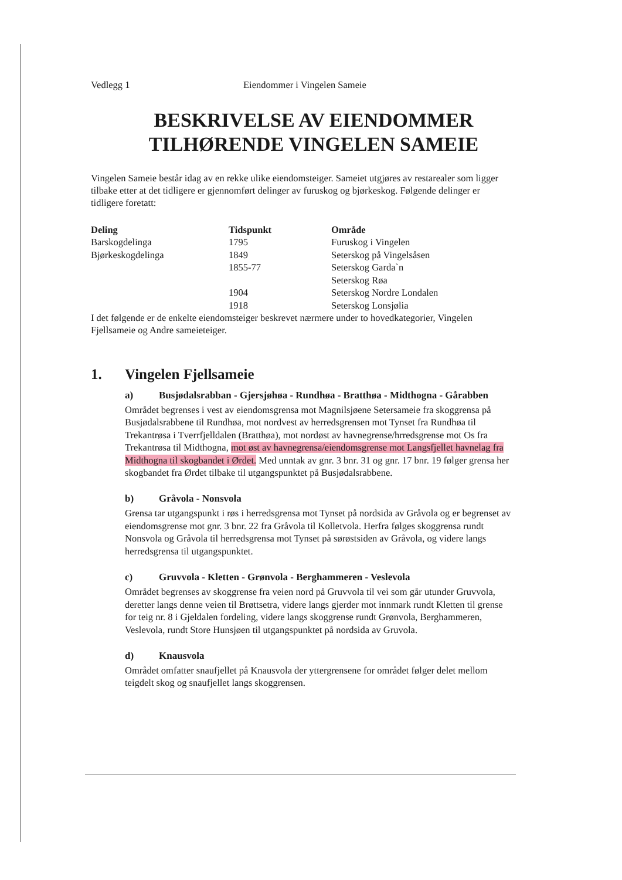Vedlegg 1 Eiendommer i Vingelen Sameie
BESKRIVELSE AV EIENDOMMER TILHØRENDE VINGELEN SAMEIE
Vingelen Sameie består idag av en rekke ulike eiendomsteiger. Sameiet utgjøres av restarealer som ligger tilbake etter at det tidligere er gjennomført delinger av furuskog og bjørkeskog. Følgende delinger er tidligere foretatt:
| Deling | Tidspunkt | Område |
| --- | --- | --- |
| Barskogdelinga | 1795 | Furuskog i Vingelen |
| Bjørkeskogdelinga | 1849 | Seterskog på Vingelsåsen |
| | 1855-77 | Seterskog Garda`n |
| | | Seterskog Røa |
| | 1904 | Seterskog Nordre Londalen |
| | 1918 | Seterskog Lonsjølia |
I det følgende er de enkelte eiendomsteiger beskrevet nærmere under to hovedkategorier, Vingelen Fjellsameie og Andre sameieteiger.
1. Vingelen Fjellsameie
a) Busjødalsrabban - Gjersjøhøa - Rundhøa - Bratthøa - Midthogna - Gårabben
Området begrenses i vest av eiendomsgrensa mot Magnilsjøene Setersameie fra skoggrensa på Busjødalsrabbene til Rundhøa, mot nordvest av herredsgrensen mot Tynset fra Rundhøa til Trekantrøsa i Tverrfjelldalen (Bratthøa), mot nordøst av havnegrense/hrredsgrense mot Os fra Trekantrøsa til Midthogna, mot øst av havnegrensa/eiendomsgrense mot Langsfjellet havnelag fra Midthogna til skogbandet i Ørdet. Med unntak av gnr. 3 bnr. 31 og gnr. 17 bnr. 19 følger grensa her skogbandet fra Ørdet tilbake til utgangspunktet på Busjødalsrabbene.
b) Gråvola - Nonsvola
Grensa tar utgangspunkt i røs i herredsgrensa mot Tynset på nordsida av Gråvola og er begrenset av eiendomsgrense mot gnr. 3 bnr. 22 fra Gråvola til Kolletvola. Herfra følges skoggrensa rundt Nonsvola og Gråvola til herredsgrensa mot Tynset på sørøstsiden av Gråvola, og videre langs herredsgrensa til utgangspunktet.
c) Gruvvola - Kletten - Grønvola - Berghammeren - Veslevola
Området begrenses av skoggrense fra veien nord på Gruvvola til vei som går utunder Gruvvola, deretter langs denne veien til Brøttsetra, videre langs gjerder mot innmark rundt Kletten til grense for teig nr. 8 i Gjeldalen fordeling, videre langs skoggrense rundt Grønvola, Berghammeren, Veslevola, rundt Store Hunsjøen til utgangspunktet på nordsida av Gruvola.
d) Knausvola
Området omfatter snaufjellet på Knausvola der yttergrensene for området følger delet mellom teigdelt skog og snaufjellet langs skoggrensen.